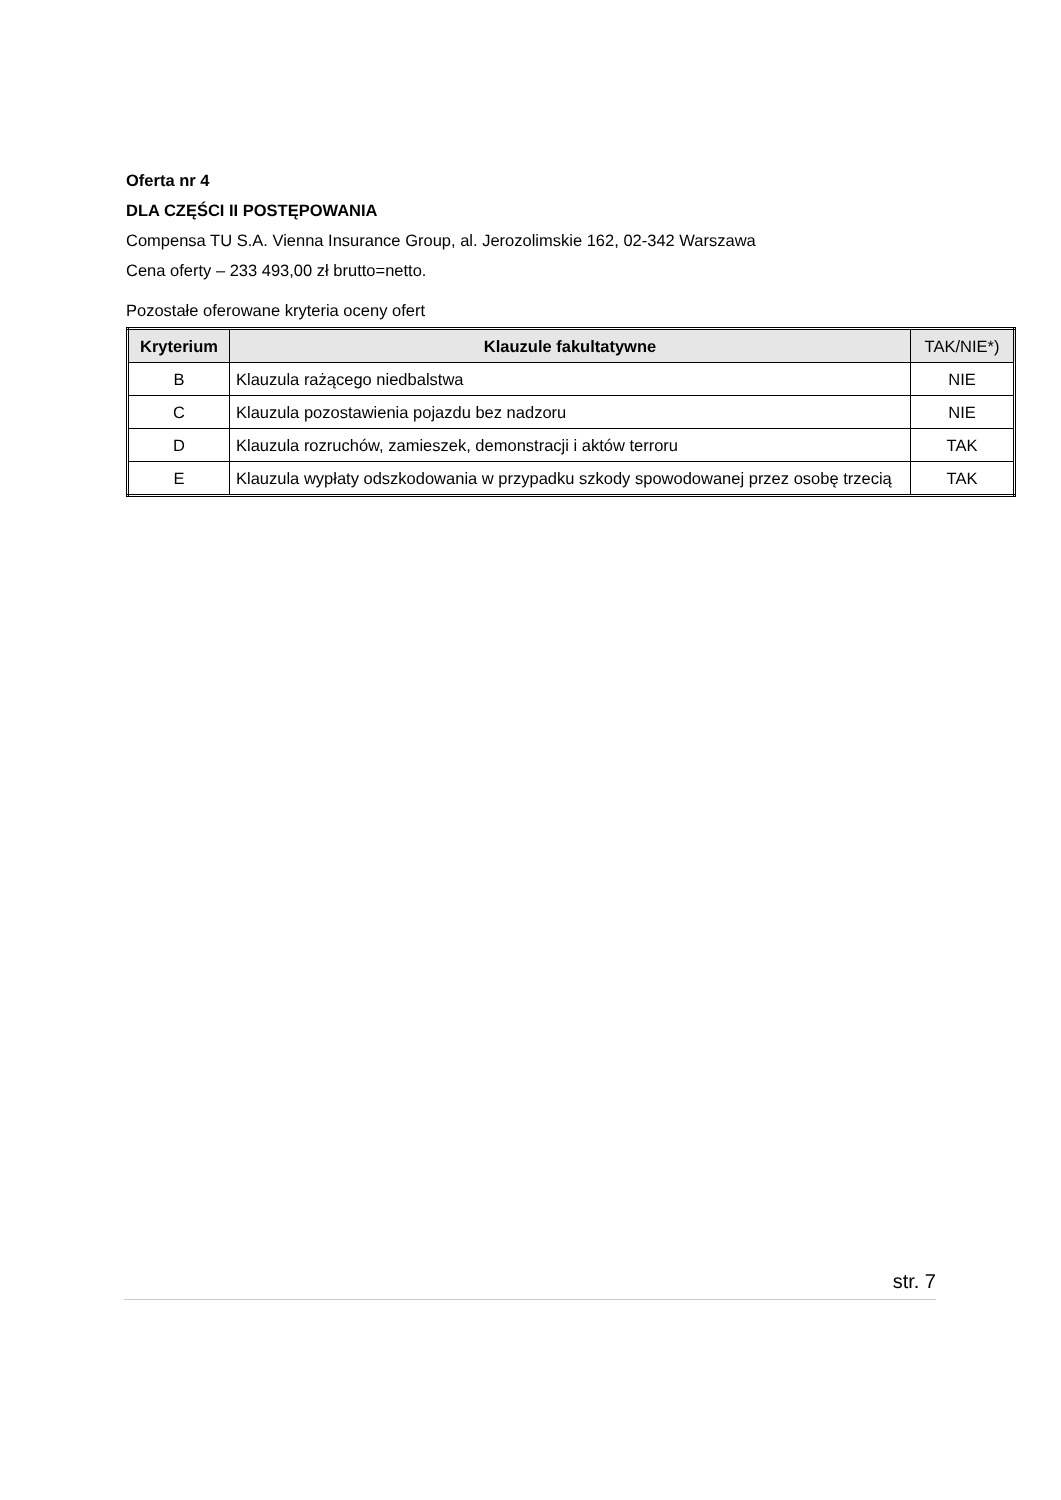Oferta nr 4
DLA CZĘŚCI II POSTĘPOWANIA
Compensa TU S.A. Vienna Insurance Group, al. Jerozolimskie 162, 02-342 Warszawa
Cena oferty – 233 493,00 zł brutto=netto.
Pozostałe oferowane kryteria oceny ofert
| Kryterium | Klauzule fakultatywne | TAK/NIE*) |
| --- | --- | --- |
| B | Klauzula rażącego niedbalstwa | NIE |
| C | Klauzula pozostawienia pojazdu bez nadzoru | NIE |
| D | Klauzula rozruchów, zamieszek, demonstracji i aktów terroru | TAK |
| E | Klauzula wypłaty odszkodowania w przypadku szkody spowodowanej przez osobę trzecią | TAK |
str. 7